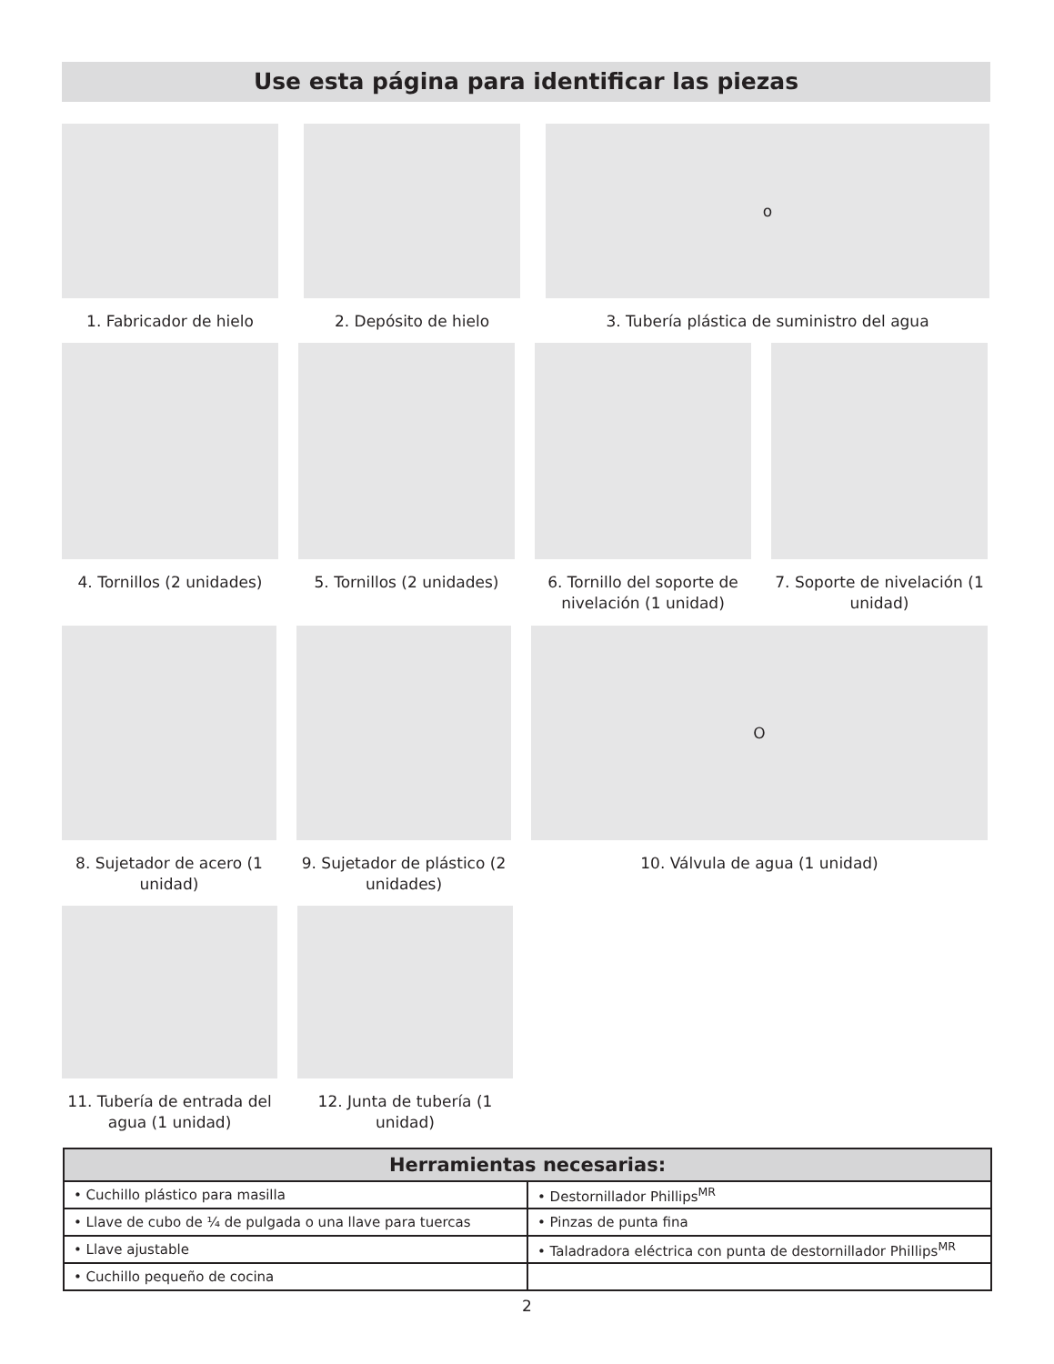Use esta página para identificar las piezas
1. Fabricador de hielo 2. Depósito de hielo
o
3. Tubería plástica de suministro del agua
4. Tornillos (2 unidades)
5. Tornillos (2 unidades)
6. Tornillo del soporte de nivelación (1 unidad)
7. Soporte de nivelación (1 unidad)
8. Sujetador de acero (1 unidad)
9. Sujetador de plástico (2 unidades)
O
10. Válvula de agua (1 unidad)
11. Tubería de entrada del agua (1 unidad)
12. Junta de tubería (1 unidad)
| Herramientas necesarias: | |
| --- | --- |
| • Cuchillo plástico para masilla | • Destornillador Phillips<sup>MR</sup> |
| • Llave de cubo de ¼ de pulgada o una llave para tuercas | • Pinzas de punta fina |
| • Llave ajustable | • Taladradora eléctrica con punta de destornillador Phillips<sup>MR</sup> |
| • Cuchillo pequeño de cocina | |
2